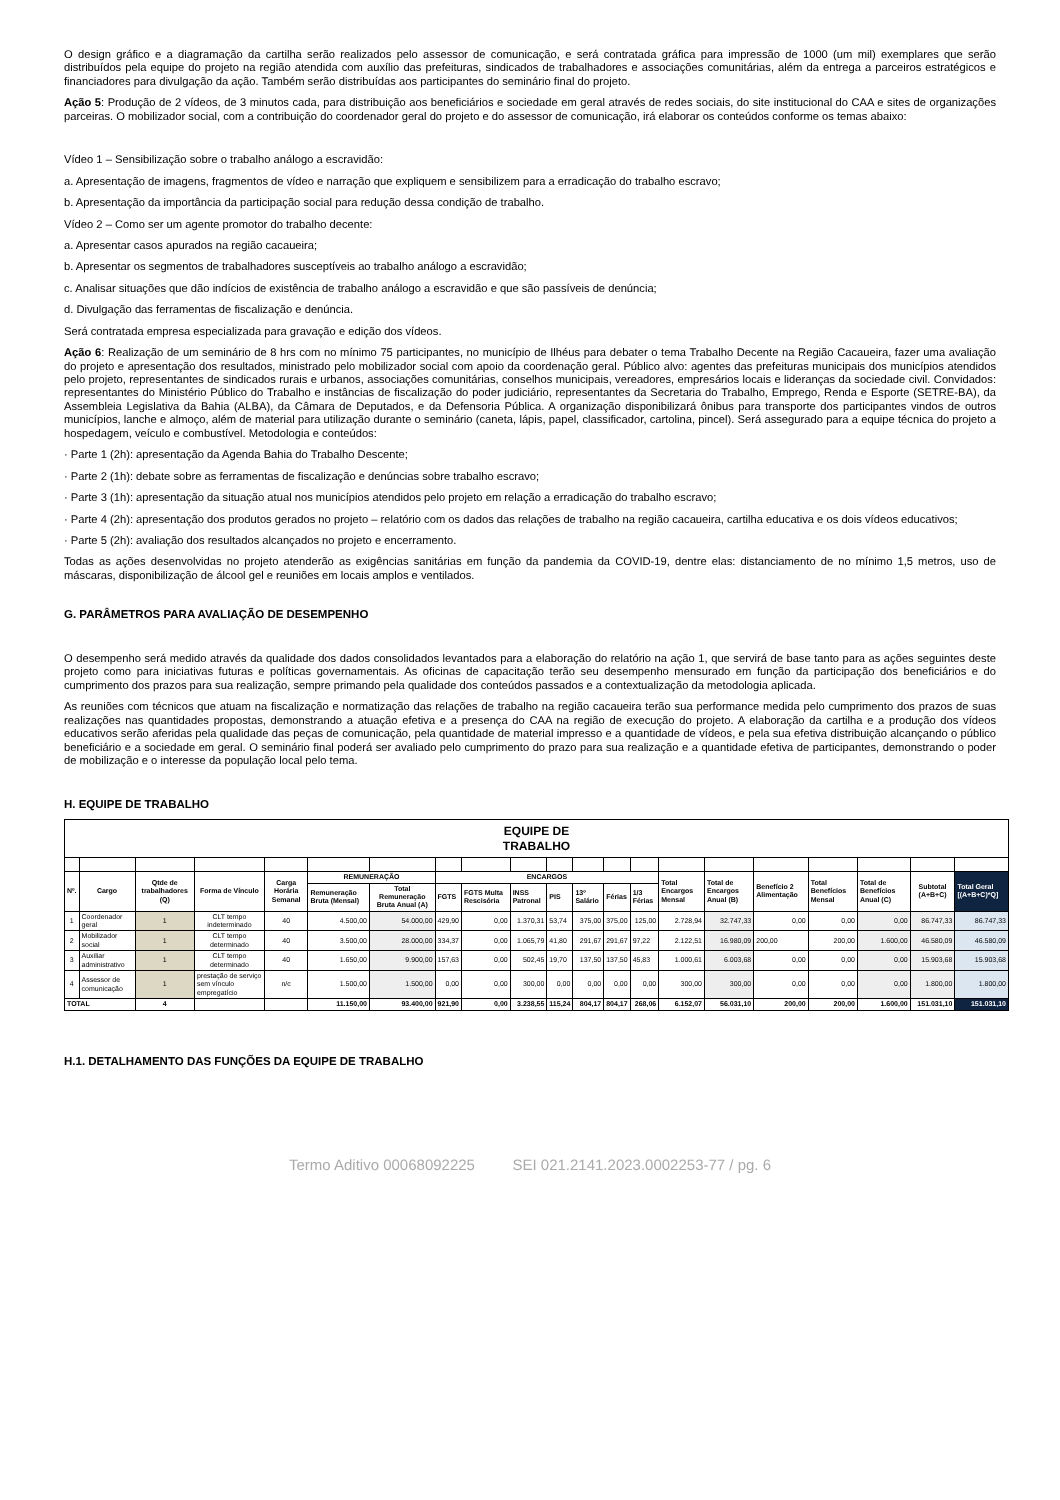O design gráfico e a diagramação da cartilha serão realizados pelo assessor de comunicação, e será contratada gráfica para impressão de 1000 (um mil) exemplares que serão distribuídos pela equipe do projeto na região atendida com auxílio das prefeituras, sindicados de trabalhadores e associações comunitárias, além da entrega a parceiros estratégicos e financiadores para divulgação da ação. Também serão distribuídas aos participantes do seminário final do projeto.
Ação 5: Produção de 2 vídeos, de 3 minutos cada, para distribuição aos beneficiários e sociedade em geral através de redes sociais, do site institucional do CAA e sites de organizações parceiras. O mobilizador social, com a contribuição do coordenador geral do projeto e do assessor de comunicação, irá elaborar os conteúdos conforme os temas abaixo:
Vídeo 1 – Sensibilização sobre o trabalho análogo a escravidão:
a. Apresentação de imagens, fragmentos de vídeo e narração que expliquem e sensibilizem para a erradicação do trabalho escravo;
b. Apresentação da importância da participação social para redução dessa condição de trabalho.
Vídeo 2 – Como ser um agente promotor do trabalho decente:
a. Apresentar casos apurados na região cacaueira;
b. Apresentar os segmentos de trabalhadores susceptíveis ao trabalho análogo a escravidão;
c. Analisar situações que dão indícios de existência de trabalho análogo a escravidão e que são passíveis de denúncia;
d. Divulgação das ferramentas de fiscalização e denúncia.
Será contratada empresa especializada para gravação e edição dos vídeos.
Ação 6: Realização de um seminário de 8 hrs com no mínimo 75 participantes, no município de Ilhéus para debater o tema Trabalho Decente na Região Cacaueira, fazer uma avaliação do projeto e apresentação dos resultados, ministrado pelo mobilizador social com apoio da coordenação geral. Público alvo: agentes das prefeituras municipais dos municípios atendidos pelo projeto, representantes de sindicados rurais e urbanos, associações comunitárias, conselhos municipais, vereadores, empresários locais e lideranças da sociedade civil. Convidados: representantes do Ministério Público do Trabalho e instâncias de fiscalização do poder judiciário, representantes da Secretaria do Trabalho, Emprego, Renda e Esporte (SETRE-BA), da Assembleia Legislativa da Bahia (ALBA), da Câmara de Deputados, e da Defensoria Pública. A organização disponibilizará ônibus para transporte dos participantes vindos de outros municípios, lanche e almoço, além de material para utilização durante o seminário (caneta, lápis, papel, classificador, cartolina, pincel). Será assegurado para a equipe técnica do projeto a hospedagem, veículo e combustível. Metodologia e conteúdos:
· Parte 1 (2h): apresentação da Agenda Bahia do Trabalho Descente;
· Parte 2 (1h): debate sobre as ferramentas de fiscalização e denúncias sobre trabalho escravo;
· Parte 3 (1h): apresentação da situação atual nos municípios atendidos pelo projeto em relação a erradicação do trabalho escravo;
· Parte 4 (2h): apresentação dos produtos gerados no projeto – relatório com os dados das relações de trabalho na região cacaueira, cartilha educativa e os dois vídeos educativos;
· Parte 5 (2h): avaliação dos resultados alcançados no projeto e encerramento.
Todas as ações desenvolvidas no projeto atenderão as exigências sanitárias em função da pandemia da COVID-19, dentre elas: distanciamento de no mínimo 1,5 metros, uso de máscaras, disponibilização de álcool gel e reuniões em locais amplos e ventilados.
G. PARÂMETROS PARA AVALIAÇÃO DE DESEMPENHO
O desempenho será medido através da qualidade dos dados consolidados levantados para a elaboração do relatório na ação 1, que servirá de base tanto para as ações seguintes deste projeto como para iniciativas futuras e políticas governamentais. As oficinas de capacitação terão seu desempenho mensurado em função da participação dos beneficiários e do cumprimento dos prazos para sua realização, sempre primando pela qualidade dos conteúdos passados e a contextualização da metodologia aplicada.
As reuniões com técnicos que atuam na fiscalização e normatização das relações de trabalho na região cacaueira terão sua performance medida pelo cumprimento dos prazos de suas realizações nas quantidades propostas, demonstrando a atuação efetiva e a presença do CAA na região de execução do projeto. A elaboração da cartilha e a produção dos vídeos educativos serão aferidas pela qualidade das peças de comunicação, pela quantidade de material impresso e a quantidade de vídeos, e pela sua efetiva distribuição alcançando o público beneficiário e a sociedade em geral. O seminário final poderá ser avaliado pelo cumprimento do prazo para sua realização e a quantidade efetiva de participantes, demonstrando o poder de mobilização e o interesse da população local pelo tema.
H. EQUIPE DE TRABALHO
| EQUIPE DE TRABALHO | | | | | | | | | | | | | | | | | | | | |
| --- | --- | --- | --- | --- | --- | --- | --- | --- | --- | --- | --- | --- | --- | --- | --- | --- | --- | --- | --- | --- |
| Nº. | Cargo | Qtde de trabalhadores (Q) | Forma de Vínculo | Carga Horária Semanal | REMUNERAÇÃO | | ENCARGOS | | | | | | | Total Encargos Mensal | Total de Encargos Anual (B) | Benefício 2 Alimentação | Total Benefícios Mensal | Total de Benefícios Anual (C) | Subtotal (A+B+C) | Total Geral [(A+B+C)*Q] |
| | | | | | Remuneração Bruta (Mensal) | Total Remuneração Bruta Anual (A) | FGTS | FGTS Multa Rescisória | INSS Patronal | PIS | 13º Salário | Férias | 1/3 Férias | | | | | | | |
| 1 | Coordenador geral | 1 | CLT tempo indeterminado | 40 | 4.500,00 | 54.000,00 | 429,90 | 0,00 | 1.370,31 | 53,74 | 375,00 | 375,00 | 125,00 | 2.728,94 | 32.747,33 | 0,00 | 0,00 | 0,00 | 86.747,33 | 86.747,33 |
| 2 | Mobilizador social | 1 | CLT tempo determinado | 40 | 3.500,00 | 28.000,00 | 334,37 | 0,00 | 1.065,79 | 41,80 | 291,67 | 291,67 | 97,22 | 2.122,51 | 16.980,09 | 200,00 | 200,00 | 1.600,00 | 46.580,09 | 46.580,09 |
| 3 | Auxiliar administrativo | 1 | CLT tempo determinado | 40 | 1.650,00 | 9.900,00 | 157,63 | 0,00 | 502,45 | 19,70 | 137,50 | 137,50 | 45,83 | 1.000,61 | 6.003,68 | 0,00 | 0,00 | 0,00 | 15.903,68 | 15.903,68 |
| 4 | Assessor de comunicação | 1 | prestação de serviço sem vínculo empregatício | n/c | 1.500,00 | 1.500,00 | 0,00 | 0,00 | 300,00 | 0,00 | 0,00 | 0,00 | 0,00 | 300,00 | 300,00 | 0,00 | 0,00 | 0,00 | 1.800,00 | 1.800,00 |
| TOTAL | | 4 | | | 11.150,00 | 93.400,00 | 921,90 | 0,00 | 3.238,55 | 115,24 | 804,17 | 804,17 | 268,06 | 6.152,07 | 56.031,10 | 200,00 | 200,00 | 1.600,00 | 151.031,10 | 151.031,10 |
H.1. DETALHAMENTO DAS FUNÇÕES DA EQUIPE DE TRABALHO
Termo Aditivo 00068092225 SEI 021.2141.2023.0002253-77 / pg. 6